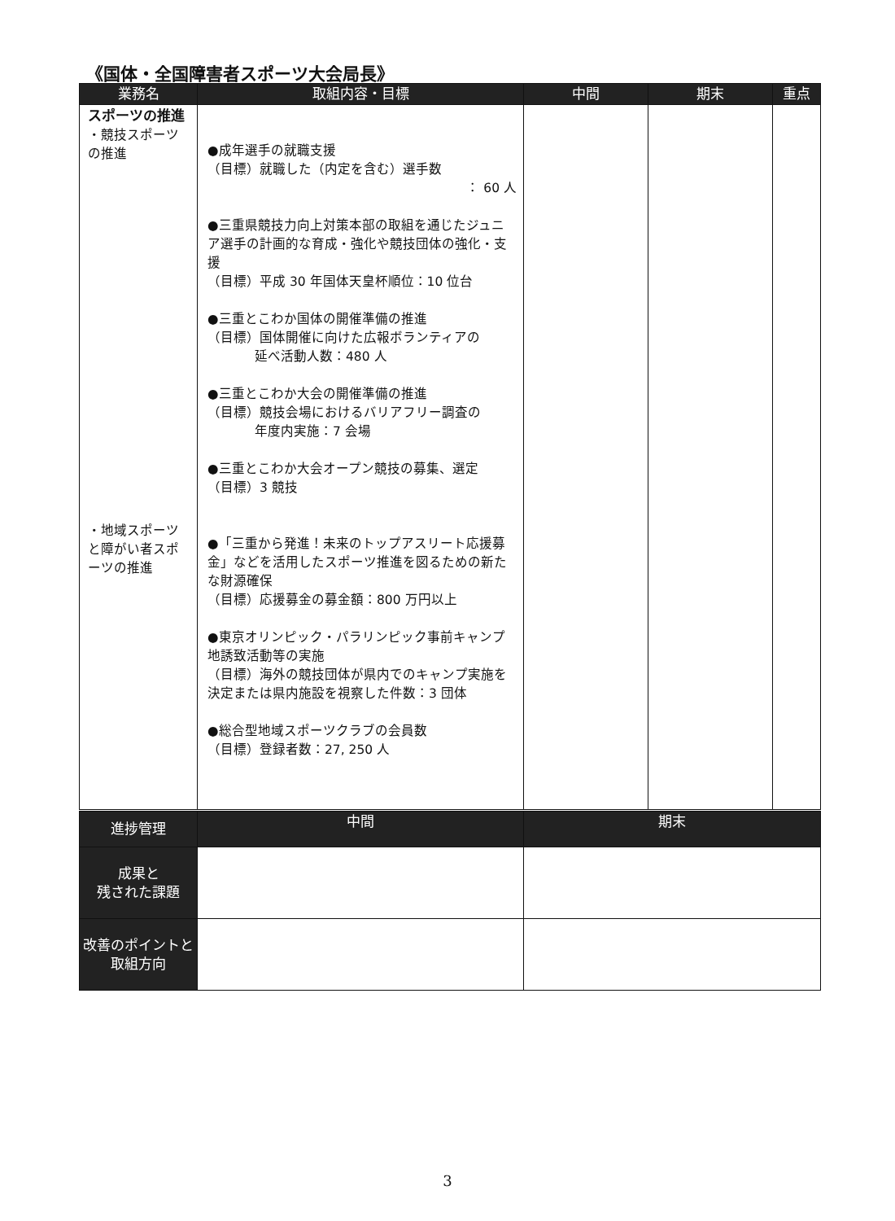《国体・全国障害者スポーツ大会局長》
| 業務名 | 取組内容・目標 | 中間 | 期末 | 重点 |
| --- | --- | --- | --- | --- |
| スポーツの推進 ・競技スポーツの推進 ・地域スポーツと障がい者スポーツの推進 | ●成年選手の就職支援 （目標）就職した（内定を含む）選手数 ： 60 人 ●三重県競技力向上対策本部の取組を通じたジュニア選手の計画的な育成・強化や競技団体の強化・支援 （目標）平成 30 年国体天皇杯順位：10 位台 ●三重とこわか国体の開催準備の推進 （目標）国体開催に向けた広報ボランティアの 延べ活動人数：480 人 ●三重とこわか大会の開催準備の推進 （目標）競技会場におけるバリアフリー調査の 年度内実施：7 会場 ●三重とこわか大会オープン競技の募集、選定 （目標）3 競技 ●「三重から発進！未来のトップアスリート応援募金」などを活用したスポーツ推進を図るための新たな財源確保 （目標）応援募金の募金額：800 万円以上 ●東京オリンピック・パラリンピック事前キャンプ地誘致活動等の実施 （目標）海外の競技団体が県内でのキャンプ実施を決定または県内施設を視察した件数：3 団体 ●総合型地域スポーツクラブの会員数 （目標）登録者数：27, 250 人 | | | |
| 進捗管理 | 中間 | 期末 |
| --- | --- | --- |
| 成果と 残された課題 | | |
| 改善のポイントと取組方向 | | |
3